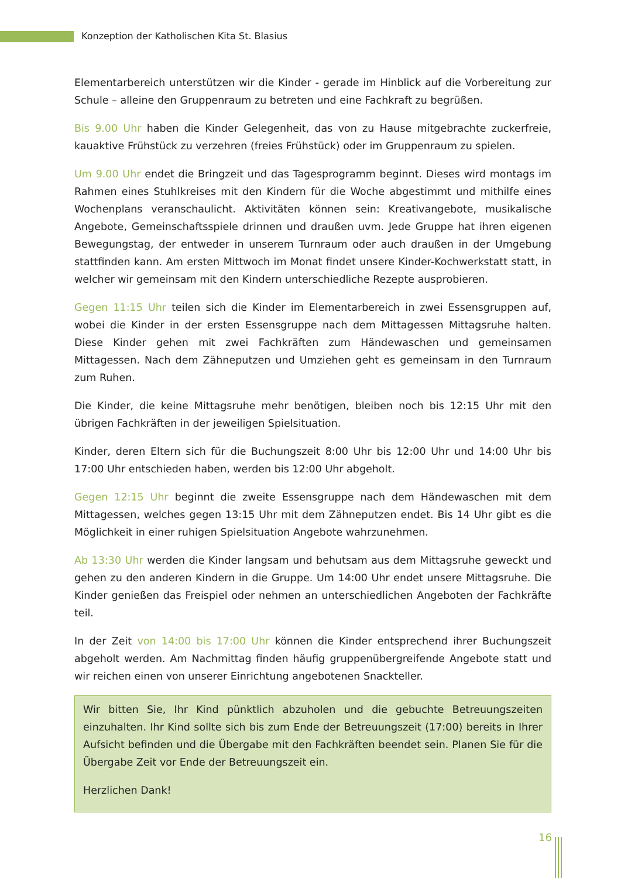Konzeption der Katholischen Kita St. Blasius
Elementarbereich unterstützen wir die Kinder - gerade im Hinblick auf die Vorbereitung zur Schule – alleine den Gruppenraum zu betreten und eine Fachkraft zu begrüßen.
Bis 9.00 Uhr haben die Kinder Gelegenheit, das von zu Hause mitgebrachte zuckerfreie, kauaktive Frühstück zu verzehren (freies Frühstück) oder im Gruppenraum zu spielen.
Um 9.00 Uhr endet die Bringzeit und das Tagesprogramm beginnt. Dieses wird montags im Rahmen eines Stuhlkreises mit den Kindern für die Woche abgestimmt und mithilfe eines Wochenplans veranschaulicht. Aktivitäten können sein: Kreativangebote, musikalische Angebote, Gemeinschaftsspiele drinnen und draußen uvm. Jede Gruppe hat ihren eigenen Bewegungstag, der entweder in unserem Turnraum oder auch draußen in der Umgebung stattfinden kann. Am ersten Mittwoch im Monat findet unsere Kinder-Kochwerkstatt statt, in welcher wir gemeinsam mit den Kindern unterschiedliche Rezepte ausprobieren.
Gegen 11:15 Uhr teilen sich die Kinder im Elementarbereich in zwei Essensgruppen auf, wobei die Kinder in der ersten Essensgruppe nach dem Mittagessen Mittagsruhe halten. Diese Kinder gehen mit zwei Fachkräften zum Händewaschen und gemeinsamen Mittagessen. Nach dem Zähneputzen und Umziehen geht es gemeinsam in den Turnraum zum Ruhen.
Die Kinder, die keine Mittagsruhe mehr benötigen, bleiben noch bis 12:15 Uhr mit den übrigen Fachkräften in der jeweiligen Spielsituation.
Kinder, deren Eltern sich für die Buchungszeit 8:00 Uhr bis 12:00 Uhr und 14:00 Uhr bis 17:00 Uhr entschieden haben, werden bis 12:00 Uhr abgeholt.
Gegen 12:15 Uhr beginnt die zweite Essensgruppe nach dem Händewaschen mit dem Mittagessen, welches gegen 13:15 Uhr mit dem Zähneputzen endet. Bis 14 Uhr gibt es die Möglichkeit in einer ruhigen Spielsituation Angebote wahrzunehmen.
Ab 13:30 Uhr werden die Kinder langsam und behutsam aus dem Mittagsruhe geweckt und gehen zu den anderen Kindern in die Gruppe. Um 14:00 Uhr endet unsere Mittagsruhe. Die Kinder genießen das Freispiel oder nehmen an unterschiedlichen Angeboten der Fachkräfte teil.
In der Zeit von 14:00 bis 17:00 Uhr können die Kinder entsprechend ihrer Buchungszeit abgeholt werden. Am Nachmittag finden häufig gruppenübergreifende Angebote statt und wir reichen einen von unserer Einrichtung angebotenen Snackteller.
Wir bitten Sie, Ihr Kind pünktlich abzuholen und die gebuchte Betreuungszeiten einzuhalten. Ihr Kind sollte sich bis zum Ende der Betreuungszeit (17:00) bereits in Ihrer Aufsicht befinden und die Übergabe mit den Fachkräften beendet sein. Planen Sie für die Übergabe Zeit vor Ende der Betreuungszeit ein.
Herzlichen Dank!
16